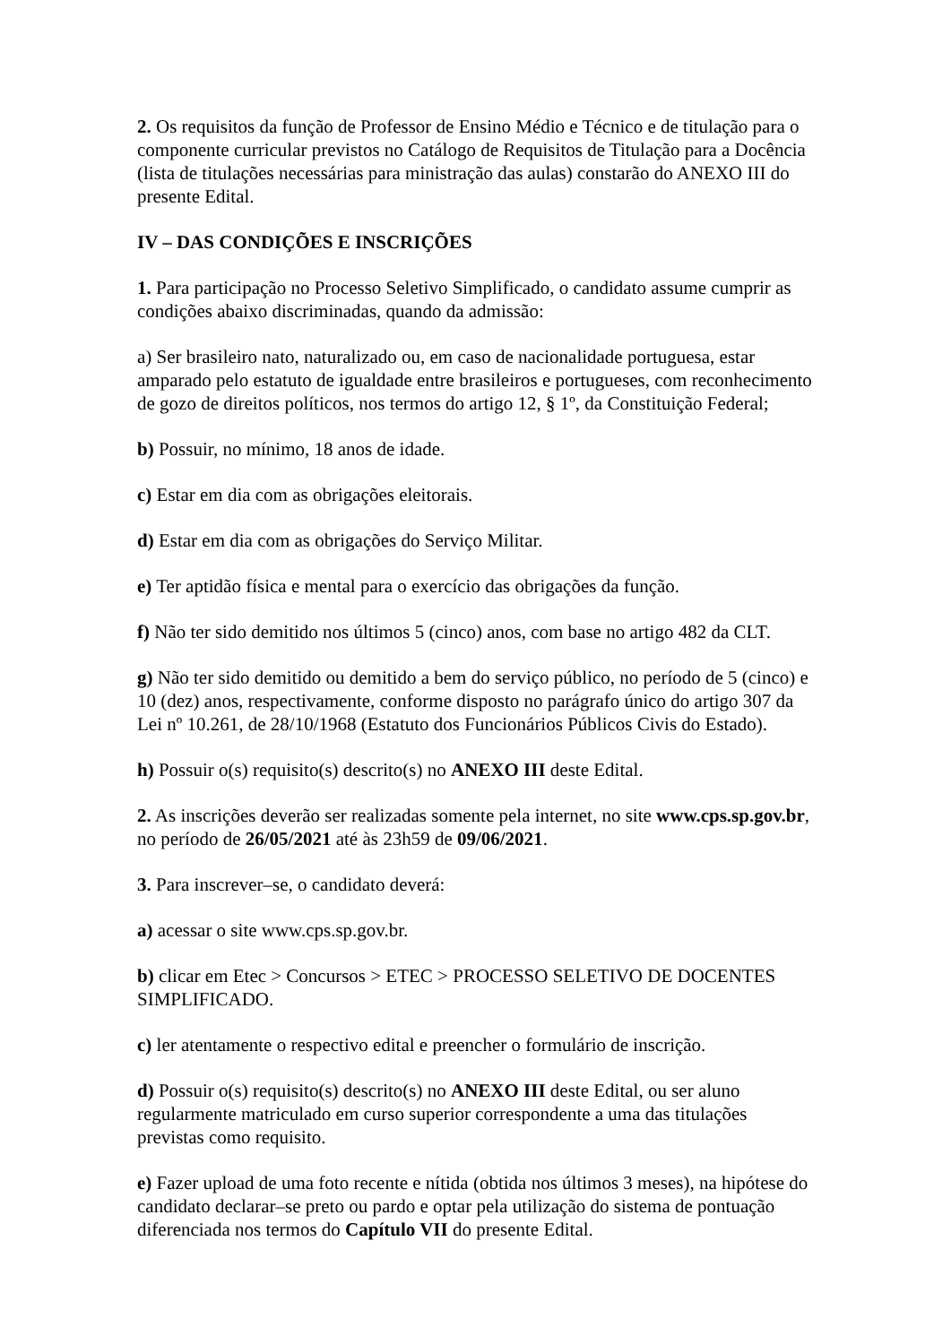2. Os requisitos da função de Professor de Ensino Médio e Técnico e de titulação para o componente curricular previstos no Catálogo de Requisitos de Titulação para a Docência (lista de titulações necessárias para ministração das aulas) constarão do ANEXO III do presente Edital.
IV – DAS CONDIÇÕES E INSCRIÇÕES
1. Para participação no Processo Seletivo Simplificado, o candidato assume cumprir as condições abaixo discriminadas, quando da admissão:
a) Ser brasileiro nato, naturalizado ou, em caso de nacionalidade portuguesa, estar amparado pelo estatuto de igualdade entre brasileiros e portugueses, com reconhecimento de gozo de direitos políticos, nos termos do artigo 12, § 1º, da Constituição Federal;
b) Possuir, no mínimo, 18 anos de idade.
c) Estar em dia com as obrigações eleitorais.
d) Estar em dia com as obrigações do Serviço Militar.
e) Ter aptidão física e mental para o exercício das obrigações da função.
f) Não ter sido demitido nos últimos 5 (cinco) anos, com base no artigo 482 da CLT.
g) Não ter sido demitido ou demitido a bem do serviço público, no período de 5 (cinco) e 10 (dez) anos, respectivamente, conforme disposto no parágrafo único do artigo 307 da Lei nº 10.261, de 28/10/1968 (Estatuto dos Funcionários Públicos Civis do Estado).
h) Possuir o(s) requisito(s) descrito(s) no ANEXO III deste Edital.
2. As inscrições deverão ser realizadas somente pela internet, no site www.cps.sp.gov.br, no período de 26/05/2021 até às 23h59 de 09/06/2021.
3. Para inscrever–se, o candidato deverá:
a) acessar o site www.cps.sp.gov.br.
b) clicar em Etec > Concursos > ETEC > PROCESSO SELETIVO DE DOCENTES SIMPLIFICADO.
c) ler atentamente o respectivo edital e preencher o formulário de inscrição.
d) Possuir o(s) requisito(s) descrito(s) no ANEXO III deste Edital, ou ser aluno regularmente matriculado em curso superior correspondente a uma das titulações previstas como requisito.
e) Fazer upload de uma foto recente e nítida (obtida nos últimos 3 meses), na hipótese do candidato declarar–se preto ou pardo e optar pela utilização do sistema de pontuação diferenciada nos termos do Capítulo VII do presente Edital.